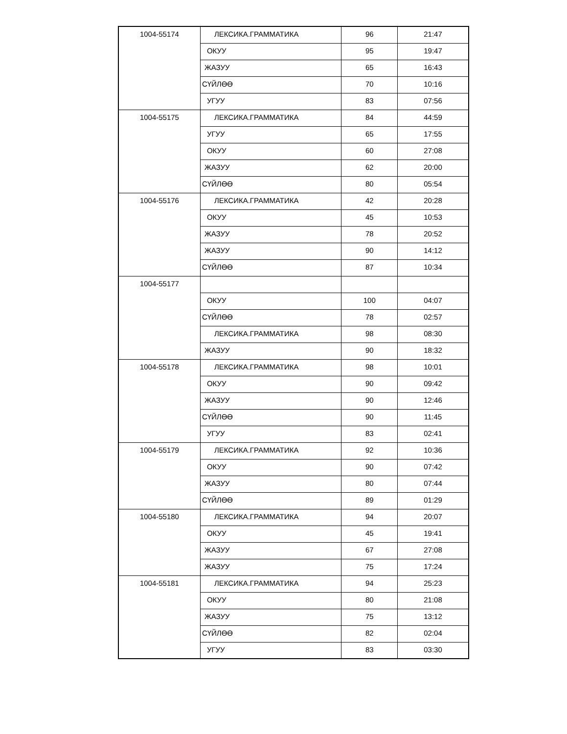| 1004-55174 | ЛЕКСИКА.ГРАММАТИКА | 96 | 21:47 |
| | ОКУУ | 95 | 19:47 |
| | ЖАЗУУ | 65 | 16:43 |
| | СҮЙЛӨӨ | 70 | 10:16 |
| | УГУУ | 83 | 07:56 |
| 1004-55175 | ЛЕКСИКА.ГРАММАТИКА | 84 | 44:59 |
| | УГУУ | 65 | 17:55 |
| | ОКУУ | 60 | 27:08 |
| | ЖАЗУУ | 62 | 20:00 |
| | СҮЙЛӨӨ | 80 | 05:54 |
| 1004-55176 | ЛЕКСИКА.ГРАММАТИКА | 42 | 20:28 |
| | ОКУУ | 45 | 10:53 |
| | ЖАЗУУ | 78 | 20:52 |
| | ЖАЗУУ | 90 | 14:12 |
| | СҮЙЛӨӨ | 87 | 10:34 |
| 1004-55177 | | | |
| | ОКУУ | 100 | 04:07 |
| | СҮЙЛӨӨ | 78 | 02:57 |
| | ЛЕКСИКА.ГРАММАТИКА | 98 | 08:30 |
| | ЖАЗУУ | 90 | 18:32 |
| 1004-55178 | ЛЕКСИКА.ГРАММАТИКА | 98 | 10:01 |
| | ОКУУ | 90 | 09:42 |
| | ЖАЗУУ | 90 | 12:46 |
| | СҮЙЛӨӨ | 90 | 11:45 |
| | УГУУ | 83 | 02:41 |
| 1004-55179 | ЛЕКСИКА.ГРАММАТИКА | 92 | 10:36 |
| | ОКУУ | 90 | 07:42 |
| | ЖАЗУУ | 80 | 07:44 |
| | СҮЙЛӨӨ | 89 | 01:29 |
| 1004-55180 | ЛЕКСИКА.ГРАММАТИКА | 94 | 20:07 |
| | ОКУУ | 45 | 19:41 |
| | ЖАЗУУ | 67 | 27:08 |
| | ЖАЗУУ | 75 | 17:24 |
| 1004-55181 | ЛЕКСИКА.ГРАММАТИКА | 94 | 25:23 |
| | ОКУУ | 80 | 21:08 |
| | ЖАЗУУ | 75 | 13:12 |
| | СҮЙЛӨӨ | 82 | 02:04 |
| | УГУУ | 83 | 03:30 |